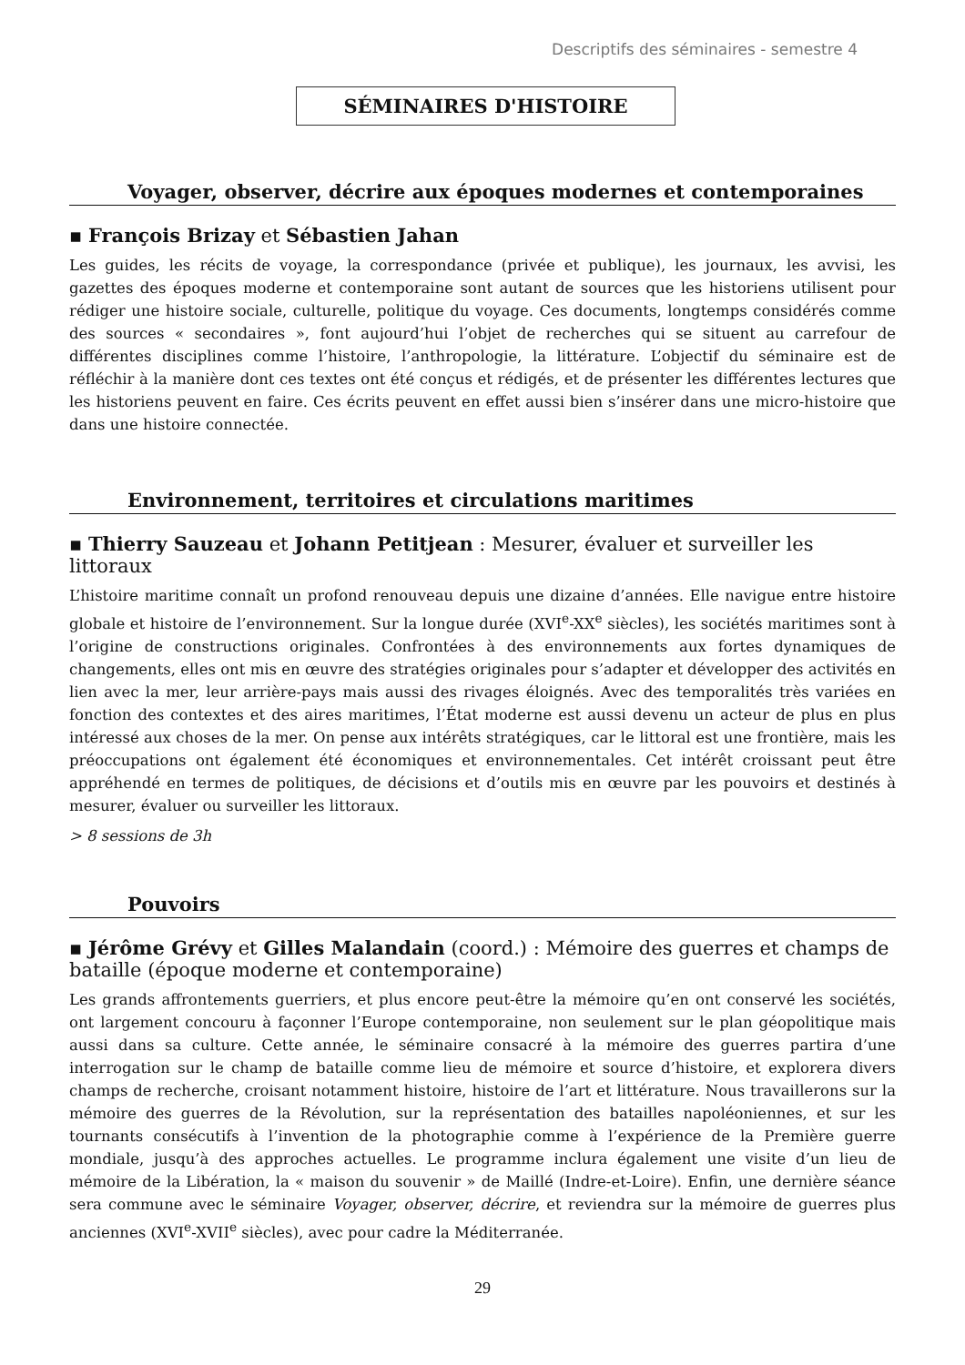Descriptifs des séminaires - semestre 4
SÉMINAIRES D'HISTOIRE
Voyager, observer, décrire aux époques modernes et contemporaines
▪ François Brizay et Sébastien Jahan
Les guides, les récits de voyage, la correspondance (privée et publique), les journaux, les avvisi, les gazettes des époques moderne et contemporaine sont autant de sources que les historiens utilisent pour rédiger une histoire sociale, culturelle, politique du voyage. Ces documents, longtemps considérés comme des sources « secondaires », font aujourd’hui l’objet de recherches qui se situent au carrefour de différentes disciplines comme l’histoire, l’anthropologie, la littérature. L’objectif du séminaire est de réfléchir à la manière dont ces textes ont été conçus et rédigés, et de présenter les différentes lectures que les historiens peuvent en faire. Ces écrits peuvent en effet aussi bien s’insérer dans une micro-histoire que dans une histoire connectée.
Environnement, territoires et circulations maritimes
▪ Thierry Sauzeau et Johann Petitjean : Mesurer, évaluer et surveiller les littoraux
L’histoire maritime connaît un profond renouveau depuis une dizaine d’années. Elle navigue entre histoire globale et histoire de l’environnement. Sur la longue durée (XVI<sup>e</sup>-XX<sup>e</sup> siècles), les sociétés maritimes sont à l’origine de constructions originales. Confrontées à des environnements aux fortes dynamiques de changements, elles ont mis en œuvre des stratégies originales pour s’adapter et développer des activités en lien avec la mer, leur arrière-pays mais aussi des rivages éloignés. Avec des temporalités très variées en fonction des contextes et des aires maritimes, l’État moderne est aussi devenu un acteur de plus en plus intéressé aux choses de la mer. On pense aux intérêts stratégiques, car le littoral est une frontière, mais les préoccupations ont également été économiques et environnementales. Cet intérêt croissant peut être appréhendé en termes de politiques, de décisions et d’outils mis en œuvre par les pouvoirs et destinés à mesurer, évaluer ou surveiller les littoraux.
> 8 sessions de 3h
Pouvoirs
▪ Jérôme Grévy et Gilles Malandain (coord.) : Mémoire des guerres et champs de bataille (époque moderne et contemporaine)
Les grands affrontements guerriers, et plus encore peut-être la mémoire qu’en ont conservé les sociétés, ont largement concouru à façonner l’Europe contemporaine, non seulement sur le plan géopolitique mais aussi dans sa culture. Cette année, le séminaire consacré à la mémoire des guerres partira d’une interrogation sur le champ de bataille comme lieu de mémoire et source d’histoire, et explorera divers champs de recherche, croisant notamment histoire, histoire de l’art et littérature. Nous travaillerons sur la mémoire des guerres de la Révolution, sur la représentation des batailles napoléoniennes, et sur les tournants consécutifs à l’invention de la photographie comme à l’expérience de la Première guerre mondiale, jusqu’à des approches actuelles. Le programme inclura également une visite d’un lieu de mémoire de la Libération, la « maison du souvenir » de Maillé (Indre-et-Loire). Enfin, une dernière séance sera commune avec le séminaire Voyager, observer, décrire, et reviendra sur la mémoire de guerres plus anciennes (XVI<sup>e</sup>-XVII<sup>e</sup> siècles), avec pour cadre la Méditerranée.
29